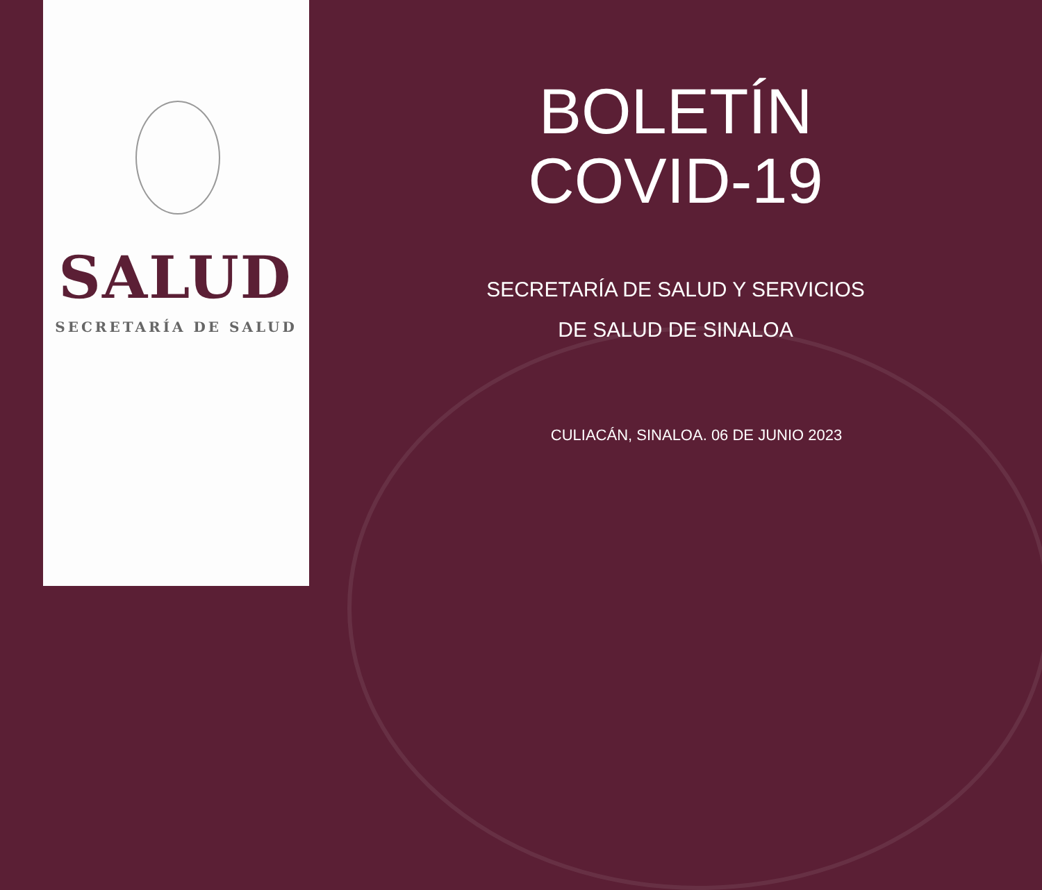SALUD
SECRETARÍA DE SALUD
BOLETÍN
COVID-19
SECRETARÍA DE SALUD Y SERVICIOS
DE SALUD DE SINALOA
CULIACÁN, SINALOA. 06 DE JUNIO 2023